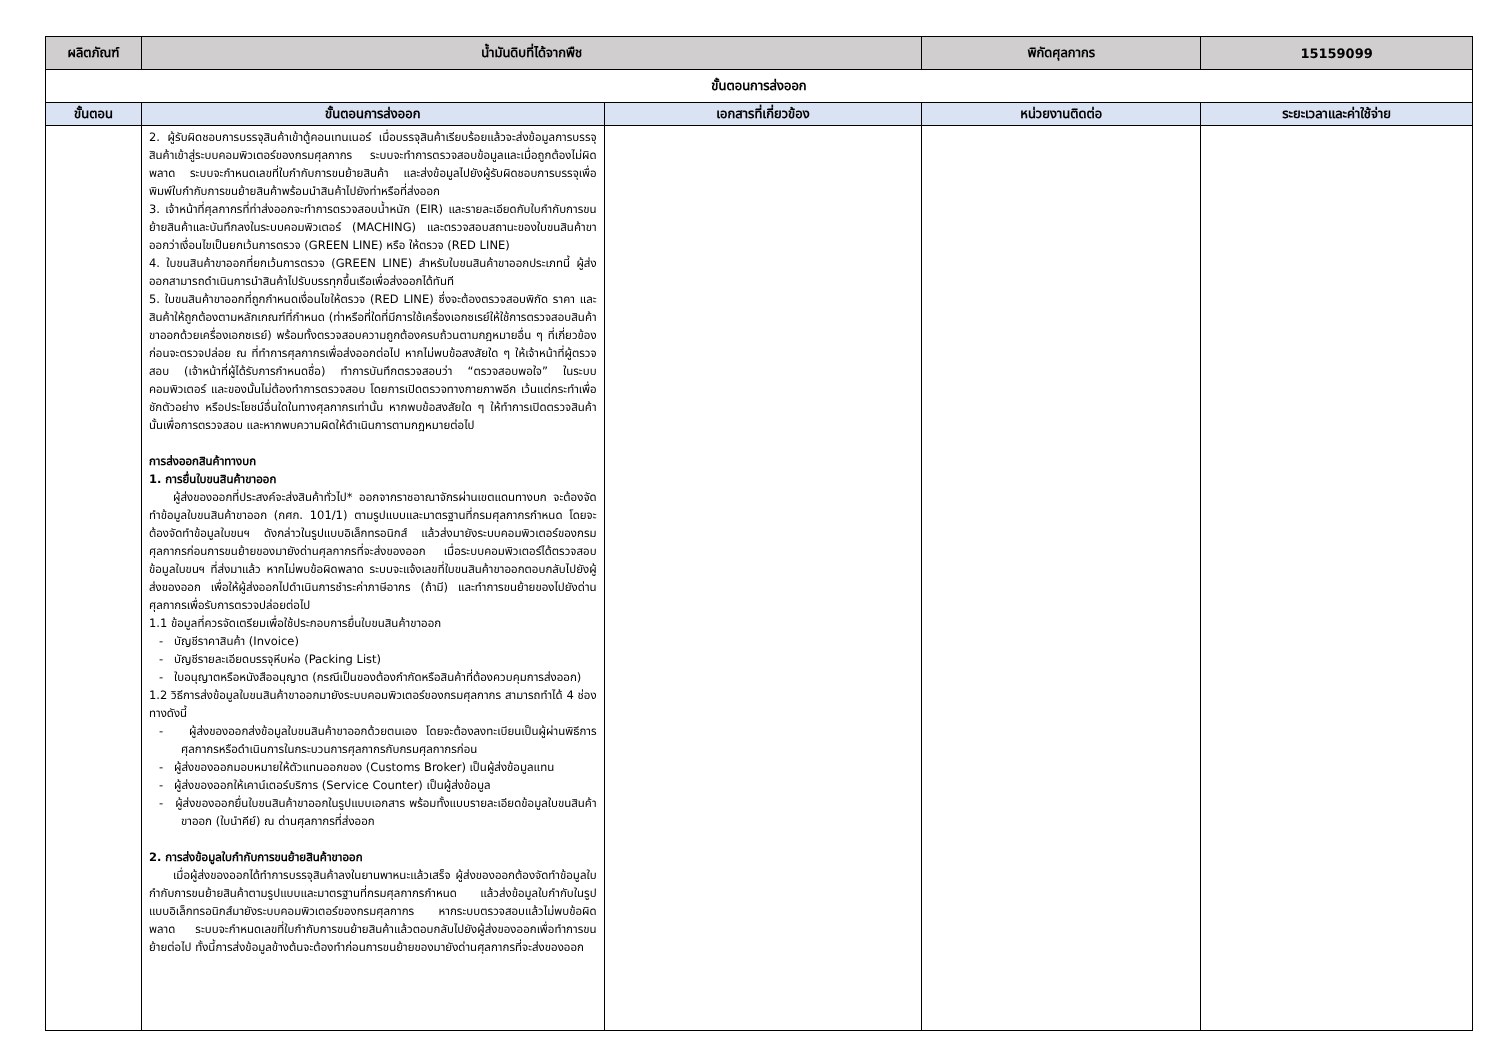| ผลิตภัณฑ์ | น้ำมันดิบที่ได้จากพืช | | พิกัดศุลกากร | 15159099 |
| --- | --- | --- | --- | --- |
| ขั้นตอนการส่งออก | | | | |
| ขั้นตอน | ขั้นตอนการส่งออก | เอกสารที่เกี่ยวข้อง | หน่วยงานติดต่อ | ระยะเวลาและค่าใช้จ่าย |
| | 2. ผู้รับผิดชอบการบรรจุสินค้าเข้าตู้คอนเทนเนอร์ เมื่อบรรจุสินค้าเรียบร้อยแล้วจะส่งข้อมูลการบรรจุสินค้าเข้าสู่ระบบคอมพิวเตอร์ของกรมศุลกากร ระบบจะทำการตรวจสอบข้อมูลและเมื่อถูกต้องไม่ผิดพลาด ระบบจะกำหนดเลขที่ใบกำกับการขนย้ายสินค้า และส่งข้อมูลไปยังผู้รับผิดชอบการบรรจุเพื่อพิมพ์ใบกำกับการขนย้ายสินค้าพร้อมนำสินค้าไปยังท่าหรือที่ส่งออก 3. เจ้าหน้าที่ศุลกากรที่ท่าส่งออกจะทำการตรวจสอบน้ำหนัก (EIR) และรายละเอียดกับใบกำกับการขนย้ายสินค้าและบันทึกลงในระบบคอมพิวเตอร์ (MACHING) และตรวจสอบสถานะของใบขนสินค้าขาออกว่าเงื่อนไขเป็นยกเว้นการตรวจ (GREEN LINE) หรือ ให้ตรวจ (RED LINE) 4. ใบขนสินค้าขาออกที่ยกเว้นการตรวจ (GREEN LINE) สำหรับใบขนสินค้าขาออกประเภทนี้ ผู้ส่งออกสามารถดำเนินการนำสินค้าไปรับบรรทุกขึ้นเรือเพื่อส่งออกได้ทันที 5. ใบขนสินค้าขาออกที่ถูกกำหนดเงื่อนไขให้ตรวจ (RED LINE) ซึ่งจะต้องตรวจสอบพิกัด ราคา และสินค้าให้ถูกต้องตามหลักเกณฑ์ที่กำหนด (ท่าหรือที่ใดที่มีการใช้เครื่องเอกซเรย์ให้ใช้การตรวจสอบสินค้าขาออกด้วยเครื่องเอกซเรย์) พร้อมทั้งตรวจสอบความถูกต้องครบถ้วนตามกฎหมายอื่น ๆ ที่เกี่ยวข้อง ก่อนจะตรวจปล่อย ณ ที่ทำการศุลกากรเพื่อส่งออกต่อไป หากไม่พบข้อสงสัยใด ๆ ให้เจ้าหน้าที่ผู้ตรวจสอบ (เจ้าหน้าที่ผู้ได้รับการกำหนดชื่อ) ทำการบันทึกตรวจสอบว่า “ตรวจสอบพอใจ” ในระบบคอมพิวเตอร์ และของนั้นไม่ต้องทำการตรวจสอบ โดยการเปิดตรวจทางกายภาพอีก เว้นแต่กระทำเพื่อชักตัวอย่าง หรือประโยชน์อื่นใดในทางศุลกากรเท่านั้น หากพบข้อสงสัยใด ๆ ให้ทำการเปิดตรวจสินค้านั้นเพื่อการตรวจสอบ และหากพบความผิดให้ดำเนินการตามกฎหมายต่อไป การส่งออกสินค้าทางบก 1. การยื่นใบขนสินค้าขาออก ผู้ส่งของออกที่ประสงค์จะส่งสินค้าทั่วไป* ออกจากราชอาณาจักรผ่านเขตแดนทางบก จะต้องจัดทำข้อมูลใบขนสินค้าขาออก (กศก. 101/1) ตามรูปแบบและมาตรฐานที่กรมศุลกากรกำหนด โดยจะต้องจัดทำข้อมูลใบขนฯ ดังกล่าวในรูปแบบอิเล็กทรอนิกส์ แล้วส่งมายังระบบคอมพิวเตอร์ของกรมศุลกากรก่อนการขนย้ายของมายังด่านศุลกากรที่จะส่งของออก เมื่อระบบคอมพิวเตอร์ได้ตรวจสอบข้อมูลใบขนฯ ที่ส่งมาแล้ว หากไม่พบข้อผิดพลาด ระบบจะแจ้งเลขที่ใบขนสินค้าขาออกตอบกลับไปยังผู้ส่งของออก เพื่อให้ผู้ส่งออกไปดำเนินการชำระค่าภาษีอากร (ถ้ามี) และทำการขนย้ายของไปยังด่านศุลกากรเพื่อรับการตรวจปล่อยต่อไป 1.1 ข้อมูลที่ควรจัดเตรียมเพื่อใช้ประกอบการยื่นใบขนสินค้าขาออก - บัญชีราคาสินค้า (Invoice) - บัญชีรายละเอียดบรรจุหีบห่อ (Packing List) - ใบอนุญาตหรือหนังสืออนุญาต (กรณีเป็นของต้องกำกัดหรือสินค้าที่ต้องควบคุมการส่งออก) 1.2 วิธีการส่งข้อมูลใบขนสินค้าขาออกมายังระบบคอมพิวเตอร์ของกรมศุลกากร สามารถทำได้ 4 ช่องทางดังนี้ - ผู้ส่งของออกส่งข้อมูลใบขนสินค้าขาออกด้วยตนเอง โดยจะต้องลงทะเบียนเป็นผู้ผ่านพิธีการศุลกากรหรือดำเนินการในกระบวนการศุลกากรกับกรมศุลกากรก่อน - ผู้ส่งของออกมอบหมายให้ตัวแทนออกของ (Customs Broker) เป็นผู้ส่งข้อมูลแทน - ผู้ส่งของออกให้เคาน์เตอร์บริการ (Service Counter) เป็นผู้ส่งข้อมูล - ผู้ส่งของออกยื่นใบขนสินค้าขาออกในรูปแบบเอกสาร พร้อมทั้งแบบรายละเอียดข้อมูลใบขนสินค้าขาออก (ใบนำคีย์) ณ ด่านศุลกากรที่ส่งออก 2. การส่งข้อมูลใบกำกับการขนย้ายสินค้าขาออก เมื่อผู้ส่งของออกได้ทำการบรรจุสินค้าลงในยานพาหนะแล้วเสร็จ ผู้ส่งของออกต้องจัดทำข้อมูลใบกำกับการขนย้ายสินค้าตามรูปแบบและมาตรฐานที่กรมศุลกากรกำหนด แล้วส่งข้อมูลใบกำกับในรูปแบบอิเล็กทรอนิกส์มายังระบบคอมพิวเตอร์ของกรมศุลกากร หากระบบตรวจสอบแล้วไม่พบข้อผิดพลาด ระบบจะกำหนดเลขที่ใบกำกับการขนย้ายสินค้าแล้วตอบกลับไปยังผู้ส่งของออกเพื่อทำการขนย้ายต่อไป ทั้งนี้การส่งข้อมูลข้างต้นจะต้องทำก่อนการขนย้ายของมายังด่านศุลกากรที่จะส่งของออก | | | |